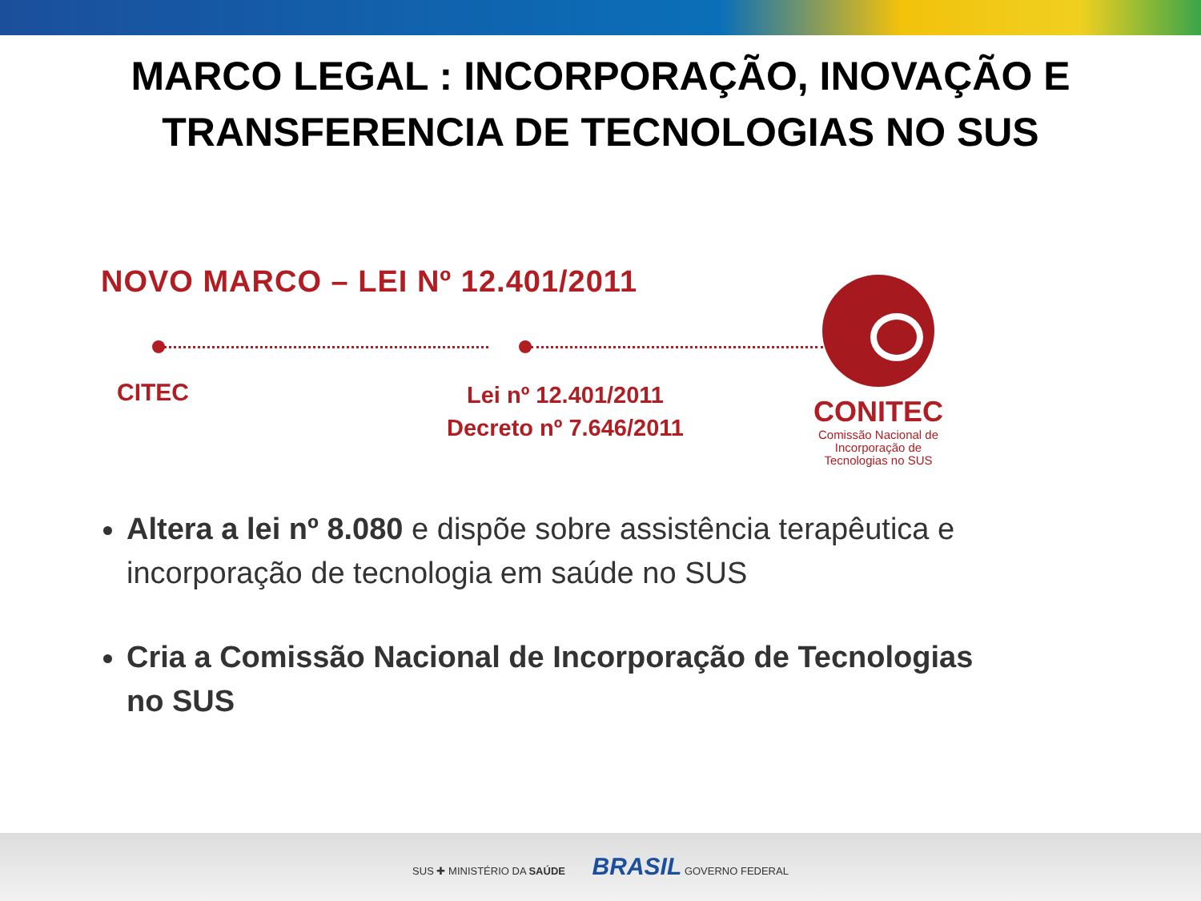MARCO LEGAL : INCORPORAÇÃO, INOVAÇÃO E
TRANSFERENCIA DE TECNOLOGIAS NO SUS
NOVO MARCO – LEI Nº 12.401/2011
CITEC
Lei nº 12.401/2011
Decreto nº 7.646/2011
CONITEC
Comissão Nacional de
Incorporação de
Tecnologias no SUS
Altera a lei nº 8.080 e dispõe sobre assistência terapêutica e incorporação de tecnologia em saúde no SUS
Cria a Comissão Nacional de Incorporação de Tecnologias no SUS
SUS ✚ MINISTÉRIO DA SAÚDE BRASIL GOVERNO FEDERAL